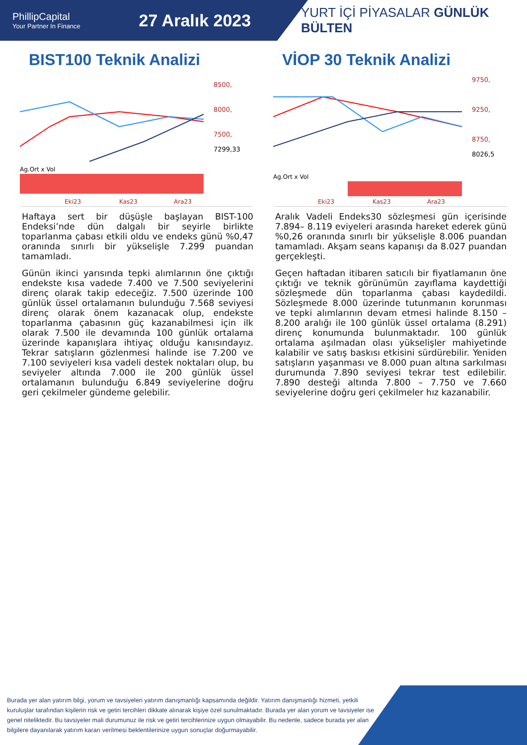PhillipCapital
Your Partner In Finance
27 Aralık 2023
YURT İÇİ PİYASALAR GÜNLÜK BÜLTEN
BIST100 Teknik Analizi
8500,
8000,
7500,
7299,33
Ag.Ort x Vol
Eki23
Kas23
Ara23
Haftaya sert bir düşüşle başlayan BIST-100 Endeksi’nde dün dalgalı bir seyirle birlikte toparlanma çabası etkili oldu ve endeks günü %0,47 oranında sınırlı bir yükselişle 7.299 puandan tamamladı.
Günün ikinci yarısında tepki alımlarının öne çıktığı endekste kısa vadede 7.400 ve 7.500 seviyelerini direnç olarak takip edeceğiz. 7.500 üzerinde 100 günlük üssel ortalamanın bulunduğu 7.568 seviyesi direnç olarak önem kazanacak olup, endekste toparlanma çabasının güç kazanabilmesi için ilk olarak 7.500 ile devamında 100 günlük ortalama üzerinde kapanışlara ihtiyaç olduğu kanısındayız. Tekrar satışların gözlenmesi halinde ise 7.200 ve 7.100 seviyeleri kısa vadeli destek noktaları olup, bu seviyeler altında 7.000 ile 200 günlük üssel ortalamanın bulunduğu 6.849 seviyelerine doğru geri çekilmeler gündeme gelebilir.
VİOP 30 Teknik Analizi
9750,
9250,
8750,
8026,5
Ag.Ort x Vol
Eki23
Kas23
Ara23
Aralık Vadeli Endeks30 sözleşmesi gün içerisinde 7.894– 8.119 eviyeleri arasında hareket ederek günü %0,26 oranında sınırlı bir yükselişle 8.006 puandan tamamladı. Akşam seans kapanışı da 8.027 puandan gerçekleşti.
Geçen haftadan itibaren satıcılı bir fiyatlamanın öne çıktığı ve teknik görünümün zayıflama kaydettiği sözleşmede dün toparlanma çabası kaydedildi. Sözleşmede 8.000 üzerinde tutunmanın korunması ve tepki alımlarının devam etmesi halinde 8.150 – 8.200 aralığı ile 100 günlük üssel ortalama (8.291) direnç konumunda bulunmaktadır. 100 günlük ortalama aşılmadan olası yükselişler mahiyetinde kalabilir ve satış baskısı etkisini sürdürebilir. Yeniden satışların yaşanması ve 8.000 puan altına sarkılması durumunda 7.890 seviyesi tekrar test edilebilir. 7.890 desteği altında 7.800 – 7.750 ve 7.660 seviyelerine doğru geri çekilmeler hız kazanabilir.
Burada yer alan yatırım bilgi, yorum ve tavsiyeleri yatırım danışmanlığı kapsamında değildir. Yatırım danışmanlığı hizmeti, yetkili kuruluşlar tarafından kişilerin risk ve getiri tercihleri dikkate alınarak kişiye özel sunulmaktadır. Burada yer alan yorum ve tavsiyeler ise genel niteliktedir. Bu tavsiyeler mali durumunuz ile risk ve getiri tercihlerinize uygun olmayabilir. Bu nedenle, sadece burada yer alan bilgilere dayanılarak yatırım kararı verilmesi beklentilerinize uygun sonuçlar doğurmayabilir.